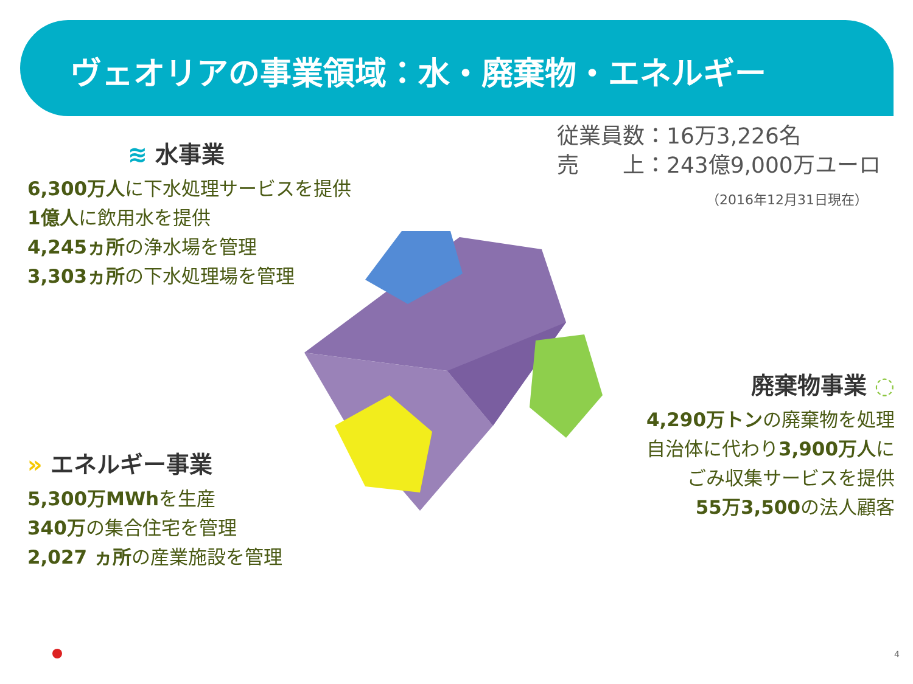ヴェオリアの事業領域：水・廃棄物・エネルギー
従業員数：16万3,226名
売　　上：243億9,000万ユーロ
（2016年12月31日現在）
≋ 水事業
6,300万人に下水処理サービスを提供
1億人に飲用水を提供
4,245ヵ所の浄水場を管理
3,303ヵ所の下水処理場を管理
» エネルギー事業
5,300万MWhを生産
340万の集合住宅を管理
2,027 ヵ所の産業施設を管理
廃棄物事業 ◌
4,290万トンの廃棄物を処理
自治体に代わり3,900万人に
ごみ収集サービスを提供
55万3,500の法人顧客
4